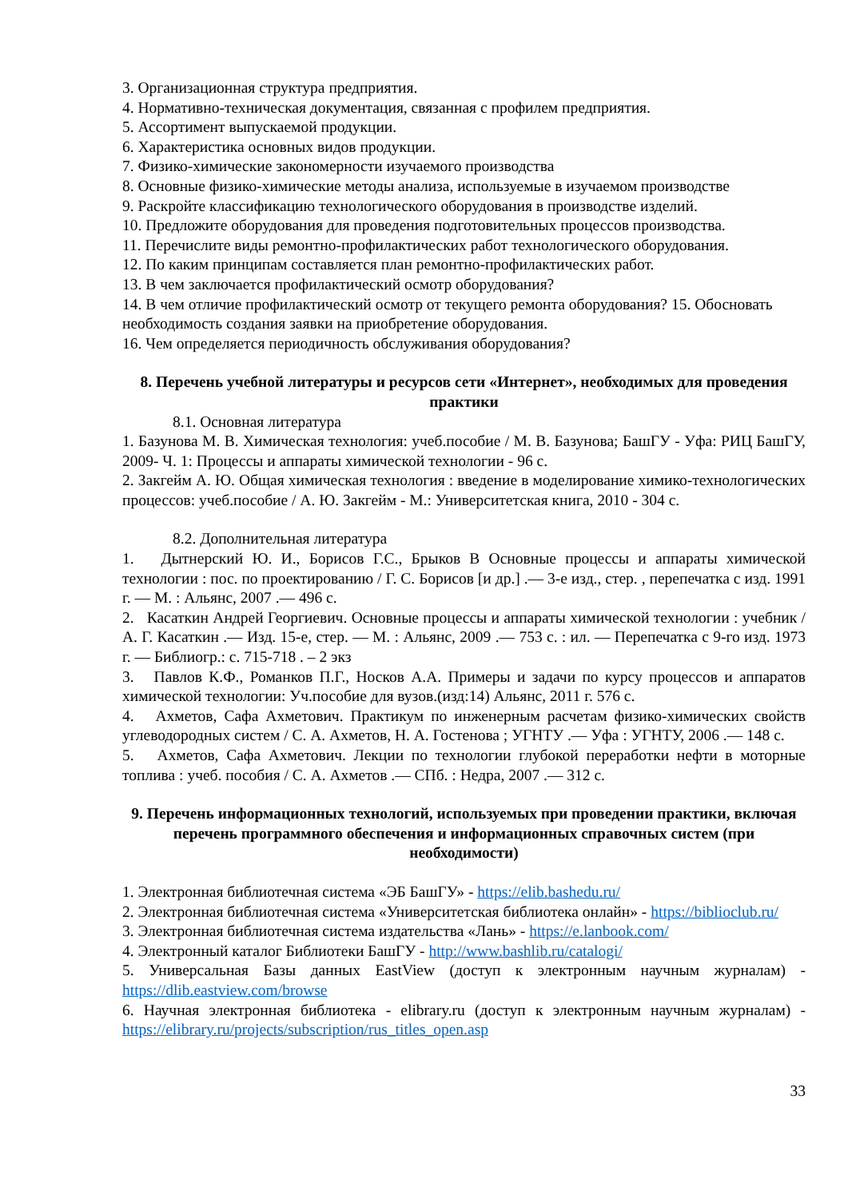3. Организационная структура предприятия.
4. Нормативно-техническая документация, связанная с профилем предприятия.
5. Ассортимент выпускаемой продукции.
6. Характеристика основных видов продукции.
7. Физико-химические закономерности изучаемого производства
8. Основные физико-химические методы анализа, используемые в изучаемом производстве
9. Раскройте классификацию технологического оборудования в производстве изделий.
10. Предложите оборудования для проведения подготовительных процессов производства.
11. Перечислите виды ремонтно-профилактических работ технологического оборудования.
12. По каким принципам составляется план ремонтно-профилактических работ.
13. В чем заключается профилактический осмотр оборудования?
14. В чем отличие профилактический осмотр от текущего ремонта оборудования? 15. Обосновать необходимость создания заявки на приобретение оборудования.
16. Чем определяется периодичность обслуживания оборудования?
8. Перечень учебной литературы и ресурсов сети «Интернет», необходимых для проведения практики
8.1. Основная литература
1. Базунова М. В. Химическая технология: учеб.пособие / М. В. Базунова; БашГУ - Уфа: РИЦ БашГУ, 2009- Ч. 1: Процессы и аппараты химической технологии - 96 с.
2. Закгейм А. Ю. Общая химическая технология : введение в моделирование химико-технологических процессов: учеб.пособие / А. Ю. Закгейм - М.: Университетская книга, 2010 - 304 с.
8.2. Дополнительная литература
1. Дытнерский Ю. И., Борисов Г.С., Брыков В Основные процессы и аппараты химической технологии : пос. по проектированию / Г. С. Борисов [и др.] .— 3-е изд., стер. , перепечатка с изд. 1991 г. — М. : Альянс, 2007 .— 496 с.
2. Касаткин Андрей Георгиевич. Основные процессы и аппараты химической технологии : учебник / А. Г. Касаткин .— Изд. 15-е, стер. — М. : Альянс, 2009 .— 753 с. : ил. — Перепечатка с 9-го изд. 1973 г. — Библиогр.: с. 715-718 . – 2 экз
3. Павлов К.Ф., Романков П.Г., Носков А.А. Примеры и задачи по курсу процессов и аппаратов химической технологии: Уч.пособие для вузов.(изд:14) Альянс, 2011 г. 576 с.
4. Ахметов, Сафа Ахметович. Практикум по инженерным расчетам физико-химических свойств углеводородных систем / С. А. Ахметов, Н. А. Гостенова ; УГНТУ .— Уфа : УГНТУ, 2006 .— 148 с.
5. Ахметов, Сафа Ахметович. Лекции по технологии глубокой переработки нефти в моторные топлива : учеб. пособия / С. А. Ахметов .— СПб. : Недра, 2007 .— 312 с.
9. Перечень информационных технологий, используемых при проведении практики, включая перечень программного обеспечения и информационных справочных систем (при необходимости)
1. Электронная библиотечная система «ЭБ БашГУ» - https://elib.bashedu.ru/
2. Электронная библиотечная система «Университетская библиотека онлайн» - https://biblioclub.ru/
3. Электронная библиотечная система издательства «Лань» - https://e.lanbook.com/
4. Электронный каталог Библиотеки БашГУ - http://www.bashlib.ru/catalogi/
5. Универсальная Базы данных EastView (доступ к электронным научным журналам) - https://dlib.eastview.com/browse
6. Научная электронная библиотека - elibrary.ru (доступ к электронным научным журналам) - https://elibrary.ru/projects/subscription/rus_titles_open.asp
33